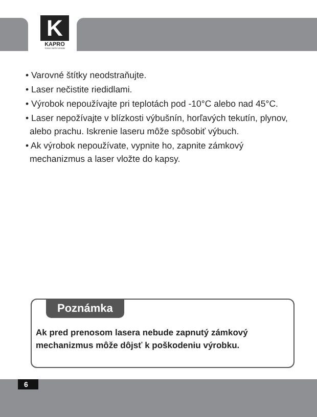K
KAPRO
TOOLS WITH VISION
• Varovné štítky neodstraňujte.
• Laser nečistite riedidlami.
• Výrobok nepoužívajte pri teplotách pod -10°C alebo nad 45°C.
• Laser nepožívajte v blízkosti výbušnín, horľavých tekutín, plynov, alebo prachu. Iskrenie laseru môže spôsobiť výbuch.
• Ak výrobok nepoužívate, vypnite ho, zapnite zámkový mechanizmus a laser vložte do kapsy.
Poznámka
Ak pred prenosom lasera nebude zapnutý zámkový
mechanizmus môže dôjsť k poškodeniu výrobku.
6